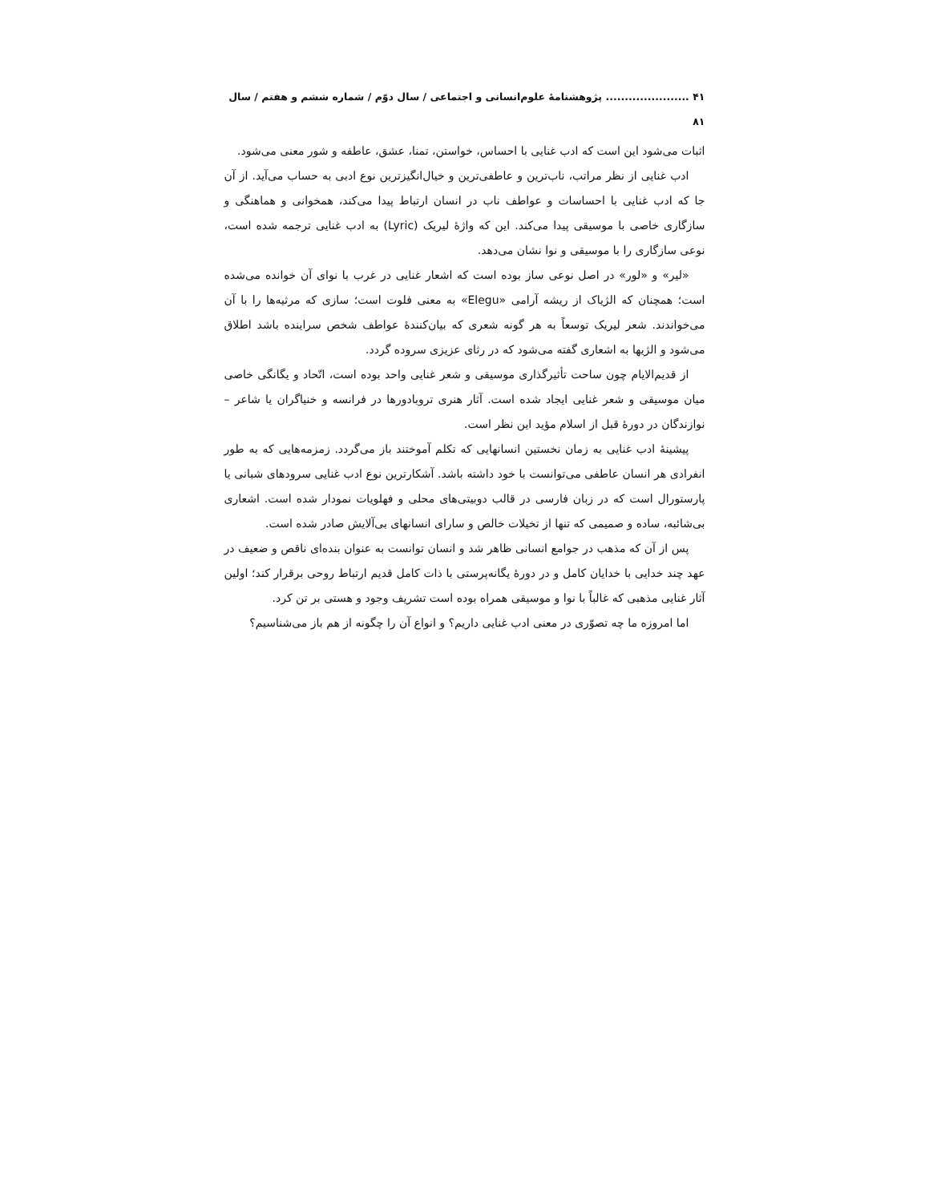۴۱ ...................... پژوهشنامهٔ علوم‌انسانی و اجتماعی / سال دوّم / شماره ششم و هفتم / سال ۸۱
اثبات می‌شود این است که ادب غنایی با احساس، خواستن، تمنا، عشق، عاطفه و شور معنی می‌شود.
ادب غنایی از نظر مراتب، ناب‌ترین و عاطفی‌ترین و خیال‌انگیزترین نوع ادبی به حساب می‌آید. از آن جا که ادب غنایی با احساسات و عواطف ناب در انسان ارتباط پیدا می‌کند، همخوانی و هماهنگی و سازگاری خاصی با موسیقی پیدا می‌کند. این که واژهٔ لیریک (Lyric) به ادب غنایی ترجمه شده است، نوعی سازگاری را با موسیقی و نوا نشان می‌دهد.
«لیر» و «لور» در اصل نوعی ساز بوده است که اشعار غنایی در غرب با نوای آن خوانده می‌شده است؛ همچنان که الژیاک از ریشه آرامی «Elegu» به معنی فلوت است؛ سازی که مرثیه‌ها را با آن می‌خواندند. شعر لیریک توسعاً به هر گونه شعری که بیان‌کنندهٔ عواطف شخص سراینده باشد اطلاق می‌شود و الژیها به اشعاری گفته می‌شود که در رثای عزیزی سروده گردد.
از قدیم‌الایام چون ساحت تأثیرگذاری موسیقی و شعر غنایی واحد بوده است، اتّحاد و یگانگی خاصی میان موسیقی و شعر غنایی ایجاد شده است. آثار هنری تروبادورها در فرانسه و خنیاگران یا شاعر – نوازندگان در دورهٔ قبل از اسلام مؤید این نظر است.
پیشینهٔ ادب غنایی به زمان نخستین انسانهایی که تکلم آموختند باز می‌گردد. زمزمه‌هایی که به طور انفرادی هر انسان عاطفی می‌توانست با خود داشته باشد. آشکارترین نوع ادب غنایی سرودهای شبانی یا پارستورال است که در زبان فارسی در قالب دوبیتی‌های محلی و فهلویات نمودار شده است. اشعاری بی‌شائبه، ساده و صمیمی که تنها از تخیلات خالص و سارای انسانهای بی‌آلایش صادر شده است.
پس از آن که مذهب در جوامع انسانی ظاهر شد و انسان توانست به عنوان بنده‌ای ناقص و ضعیف در عهد چند خدایی با خدایان کامل و در دورهٔ یگانه‌پرستی با ذات کامل قدیم ارتباط روحی برقرار کند؛ اولین آثار غنایی مذهبی که غالباً با نوا و موسیقی همراه بوده است تشریف وجود و هستی بر تن کرد.
اما امروزه ما چه تصوّری در معنی ادب غنایی داریم؟ و انواع آن را چگونه از هم باز می‌شناسیم؟